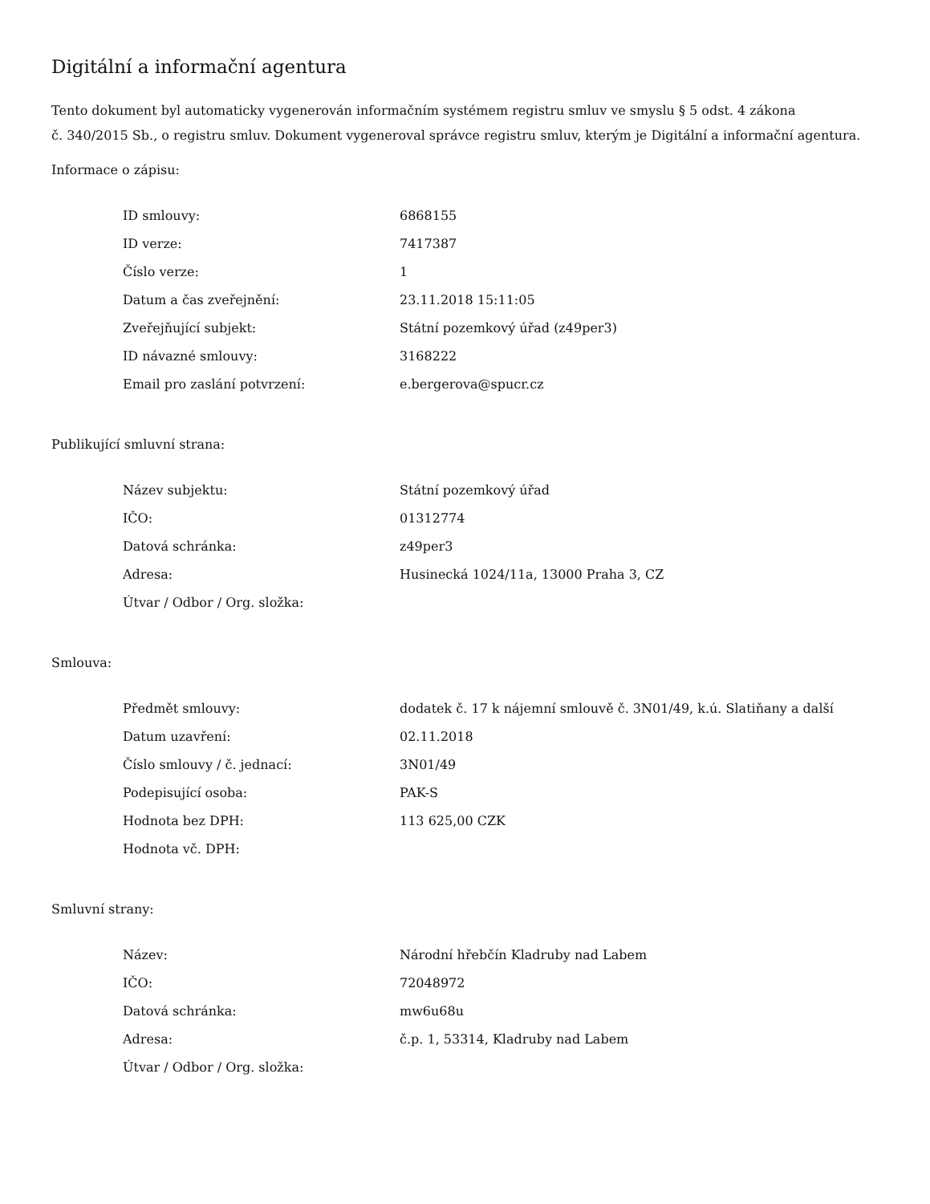Digitální a informační agentura
Tento dokument byl automaticky vygenerován informačním systémem registru smluv ve smyslu § 5 odst. 4 zákona
č. 340/2015 Sb., o registru smluv. Dokument vygeneroval správce registru smluv, kterým je Digitální a informační agentura.
Informace o zápisu:
| ID smlouvy: | 6868155 |
| ID verze: | 7417387 |
| Číslo verze: | 1 |
| Datum a čas zveřejnění: | 23.11.2018 15:11:05 |
| Zveřejňující subjekt: | Státní pozemkový úřad (z49per3) |
| ID návazné smlouvy: | 3168222 |
| Email pro zaslání potvrzení: | e.bergerova@spucr.cz |
Publikující smluvní strana:
| Název subjektu: | Státní pozemkový úřad |
| IČO: | 01312774 |
| Datová schránka: | z49per3 |
| Adresa: | Husinecká 1024/11a, 13000 Praha 3, CZ |
| Útvar / Odbor / Org. složka: | |
Smlouva:
| Předmět smlouvy: | dodatek č. 17 k nájemní smlouvě č. 3N01/49, k.ú. Slatiňany a další |
| Datum uzavření: | 02.11.2018 |
| Číslo smlouvy / č. jednací: | 3N01/49 |
| Podepisující osoba: | PAK-S |
| Hodnota bez DPH: | 113 625,00 CZK |
| Hodnota vč. DPH: | |
Smluvní strany:
| Název: | Národní hřebčín Kladruby nad Labem |
| IČO: | 72048972 |
| Datová schránka: | mw6u68u |
| Adresa: | č.p. 1, 53314, Kladruby nad Labem |
| Útvar / Odbor / Org. složka: | |